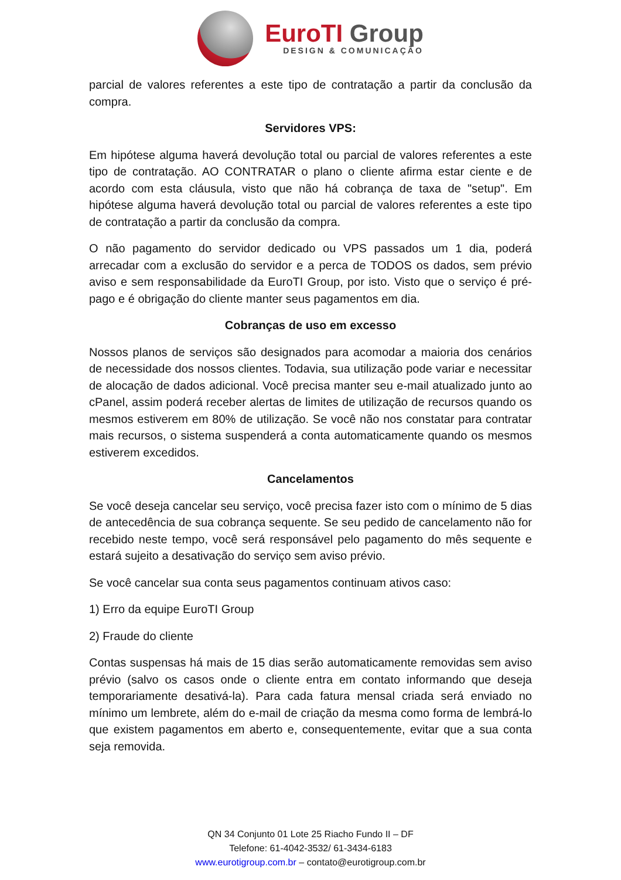EuroTI Group
DESIGN & COMUNICAÇÃO
parcial de valores referentes a este tipo de contratação a partir da conclusão da compra.
Servidores VPS:
Em hipótese alguma haverá devolução total ou parcial de valores referentes a este tipo de contratação. AO CONTRATAR o plano o cliente afirma estar ciente e de acordo com esta cláusula, visto que não há cobrança de taxa de "setup". Em hipótese alguma haverá devolução total ou parcial de valores referentes a este tipo de contratação a partir da conclusão da compra.
O não pagamento do servidor dedicado ou VPS passados um 1 dia, poderá arrecadar com a exclusão do servidor e a perca de TODOS os dados, sem prévio aviso e sem responsabilidade da EuroTI Group, por isto. Visto que o serviço é pré-pago e é obrigação do cliente manter seus pagamentos em dia.
Cobranças de uso em excesso
Nossos planos de serviços são designados para acomodar a maioria dos cenários de necessidade dos nossos clientes. Todavia, sua utilização pode variar e necessitar de alocação de dados adicional. Você precisa manter seu e-mail atualizado junto ao cPanel, assim poderá receber alertas de limites de utilização de recursos quando os mesmos estiverem em 80% de utilização. Se você não nos constatar para contratar mais recursos, o sistema suspenderá a conta automaticamente quando os mesmos estiverem excedidos.
Cancelamentos
Se você deseja cancelar seu serviço, você precisa fazer isto com o mínimo de 5 dias de antecedência de sua cobrança sequente. Se seu pedido de cancelamento não for recebido neste tempo, você será responsável pelo pagamento do mês sequente e estará sujeito a desativação do serviço sem aviso prévio.
Se você cancelar sua conta seus pagamentos continuam ativos caso:
1) Erro da equipe EuroTI Group
2) Fraude do cliente
Contas suspensas há mais de 15 dias serão automaticamente removidas sem aviso prévio (salvo os casos onde o cliente entra em contato informando que deseja temporariamente desativá-la). Para cada fatura mensal criada será enviado no mínimo um lembrete, além do e-mail de criação da mesma como forma de lembrá-lo que existem pagamentos em aberto e, consequentemente, evitar que a sua conta seja removida.
QN 34 Conjunto 01 Lote 25 Riacho Fundo II – DF
Telefone: 61-4042-3532/ 61-3434-6183
www.eurotigroup.com.br – contato@eurotigroup.com.br